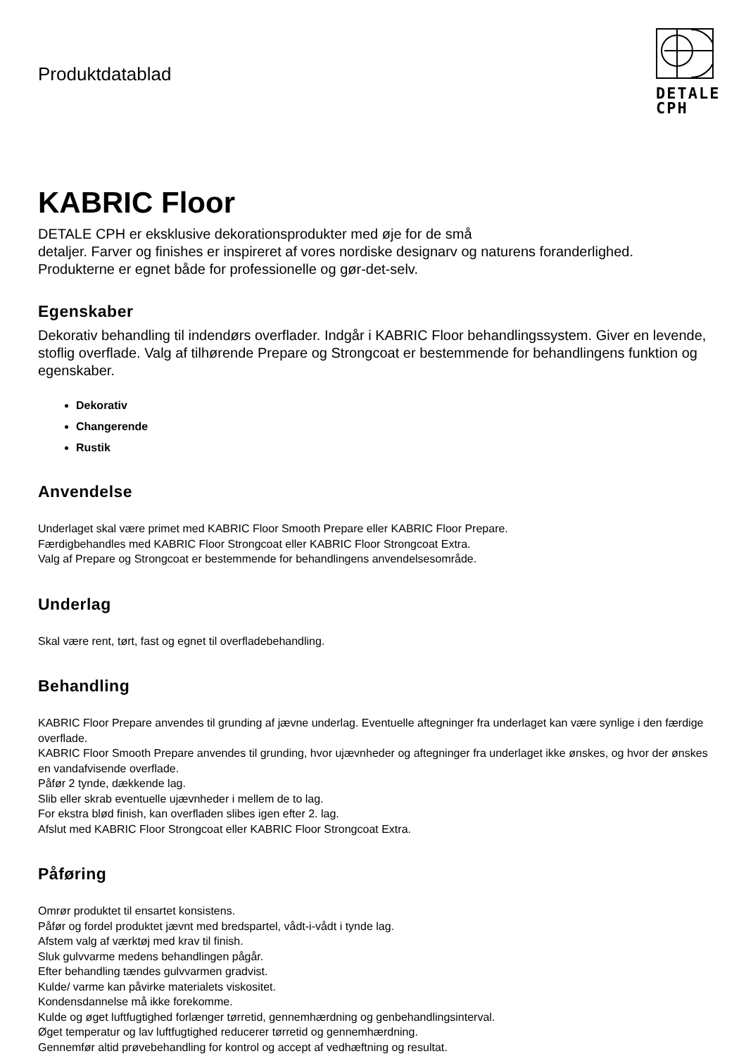Produktdatablad
DETALE
CPH
KABRIC Floor
DETALE CPH er eksklusive dekorationsprodukter med øje for de små
detaljer. Farver og finishes er inspireret af vores nordiske designarv og naturens foranderlighed. Produkterne er egnet både for professionelle og gør-det-selv.
Egenskaber
Dekorativ behandling til indendørs overflader. Indgår i KABRIC Floor behandlingssystem. Giver en levende, stoflig overflade. Valg af tilhørende Prepare og Strongcoat er bestemmende for behandlingens funktion og egenskaber.
Dekorativ
Changerende
Rustik
Anvendelse
Underlaget skal være primet med KABRIC Floor Smooth Prepare eller KABRIC Floor Prepare.
Færdigbehandles med KABRIC Floor Strongcoat eller KABRIC Floor Strongcoat Extra.
Valg af Prepare og Strongcoat er bestemmende for behandlingens anvendelsesområde.
Underlag
Skal være rent, tørt, fast og egnet til overfladebehandling.
Behandling
KABRIC Floor Prepare anvendes til grunding af jævne underlag. Eventuelle aftegninger fra underlaget kan være synlige i den færdige overflade.
KABRIC Floor Smooth Prepare anvendes til grunding, hvor ujævnheder og aftegninger fra underlaget ikke ønskes, og hvor der ønskes en vandafvisende overflade.
Påfør 2 tynde, dækkende lag.
Slib eller skrab eventuelle ujævnheder i mellem de to lag.
For ekstra blød finish, kan overfladen slibes igen efter 2. lag.
Afslut med KABRIC Floor Strongcoat eller KABRIC Floor Strongcoat Extra.
Påføring
Omrør produktet til ensartet konsistens.
Påfør og fordel produktet jævnt med bredspartel, vådt-i-vådt i tynde lag.
Afstem valg af værktøj med krav til finish.
Sluk gulvvarme medens behandlingen pågår.
Efter behandling tændes gulvvarmen gradvist.
Kulde/ varme kan påvirke materialets viskositet.
Kondensdannelse må ikke forekomme.
Kulde og øget luftfugtighed forlænger tørretid, gennemhærdning og genbehandlingsinterval.
Øget temperatur og lav luftfugtighed reducerer tørretid og gennemhærdning.
Gennemfør altid prøvebehandling for kontrol og accept af vedhæftning og resultat.